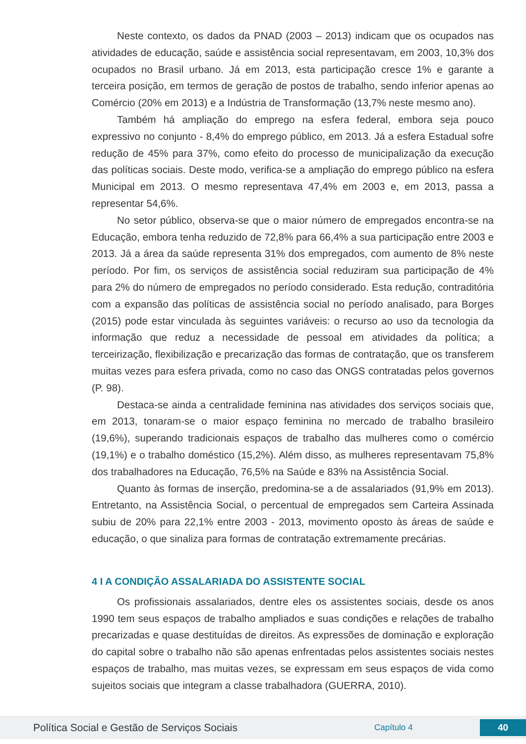Neste contexto, os dados da PNAD (2003 – 2013) indicam que os ocupados nas atividades de educação, saúde e assistência social representavam, em 2003, 10,3% dos ocupados no Brasil urbano. Já em 2013, esta participação cresce 1% e garante a terceira posição, em termos de geração de postos de trabalho, sendo inferior apenas ao Comércio (20% em 2013) e a Indústria de Transformação (13,7% neste mesmo ano).
Também há ampliação do emprego na esfera federal, embora seja pouco expressivo no conjunto - 8,4% do emprego público, em 2013. Já a esfera Estadual sofre redução de 45% para 37%, como efeito do processo de municipalização da execução das políticas sociais. Deste modo, verifica-se a ampliação do emprego público na esfera Municipal em 2013. O mesmo representava 47,4% em 2003 e, em 2013, passa a representar 54,6%.
No setor público, observa-se que o maior número de empregados encontra-se na Educação, embora tenha reduzido de 72,8% para 66,4% a sua participação entre 2003 e 2013. Já a área da saúde representa 31% dos empregados, com aumento de 8% neste período. Por fim, os serviços de assistência social reduziram sua participação de 4% para 2% do número de empregados no período considerado. Esta redução, contraditória com a expansão das políticas de assistência social no período analisado, para Borges (2015) pode estar vinculada às seguintes variáveis: o recurso ao uso da tecnologia da informação que reduz a necessidade de pessoal em atividades da política; a terceirização, flexibilização e precarização das formas de contratação, que os transferem muitas vezes para esfera privada, como no caso das ONGS contratadas pelos governos (P. 98).
Destaca-se ainda a centralidade feminina nas atividades dos serviços sociais que, em 2013, tonaram-se o maior espaço feminina no mercado de trabalho brasileiro (19,6%), superando tradicionais espaços de trabalho das mulheres como o comércio (19,1%) e o trabalho doméstico (15,2%). Além disso, as mulheres representavam 75,8% dos trabalhadores na Educação, 76,5% na Saúde e 83% na Assistência Social.
Quanto às formas de inserção, predomina-se a de assalariados (91,9% em 2013). Entretanto, na Assistência Social, o percentual de empregados sem Carteira Assinada subiu de 20% para 22,1% entre 2003 - 2013, movimento oposto às áreas de saúde e educação, o que sinaliza para formas de contratação extremamente precárias.
4 I A CONDIÇÃO ASSALARIADA DO ASSISTENTE SOCIAL
Os profissionais assalariados, dentre eles os assistentes sociais, desde os anos 1990 tem seus espaços de trabalho ampliados e suas condições e relações de trabalho precarizadas e quase destituídas de direitos. As expressões de dominação e exploração do capital sobre o trabalho não são apenas enfrentadas pelos assistentes sociais nestes espaços de trabalho, mas muitas vezes, se expressam em seus espaços de vida como sujeitos sociais que integram a classe trabalhadora (GUERRA, 2010).
Política Social e Gestão de Serviços Sociais Capítulo 4 40